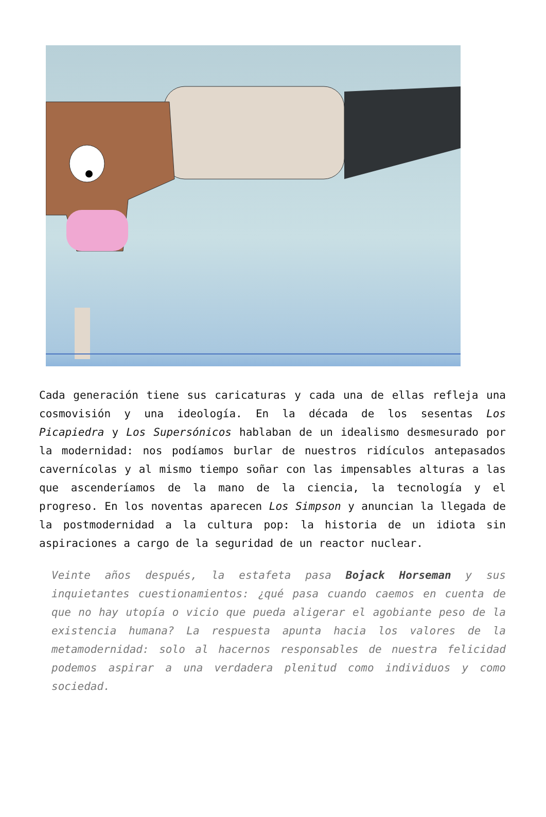Cada generación tiene sus caricaturas y cada una de ellas refleja una cosmovisión y una ideología. En la década de los sesentas Los Picapiedra y Los Supersónicos hablaban de un idealismo desmesurado por la modernidad: nos podíamos burlar de nuestros ridículos antepasados cavernícolas y al mismo tiempo soñar con las impensables alturas a las que ascenderíamos de la mano de la ciencia, la tecnología y el progreso. En los noventas aparecen Los Simpson y anuncian la llegada de la postmodernidad a la cultura pop: la historia de un idiota sin aspiraciones a cargo de la seguridad de un reactor nuclear.
Veinte años después, la estafeta pasa Bojack Horseman y sus inquietantes cuestionamientos: ¿qué pasa cuando caemos en cuenta de que no hay utopía o vicio que pueda aligerar el agobiante peso de la existencia humana? La respuesta apunta hacia los valores de la metamodernidad: solo al hacernos responsables de nuestra felicidad podemos aspirar a una verdadera plenitud como individuos y como sociedad.